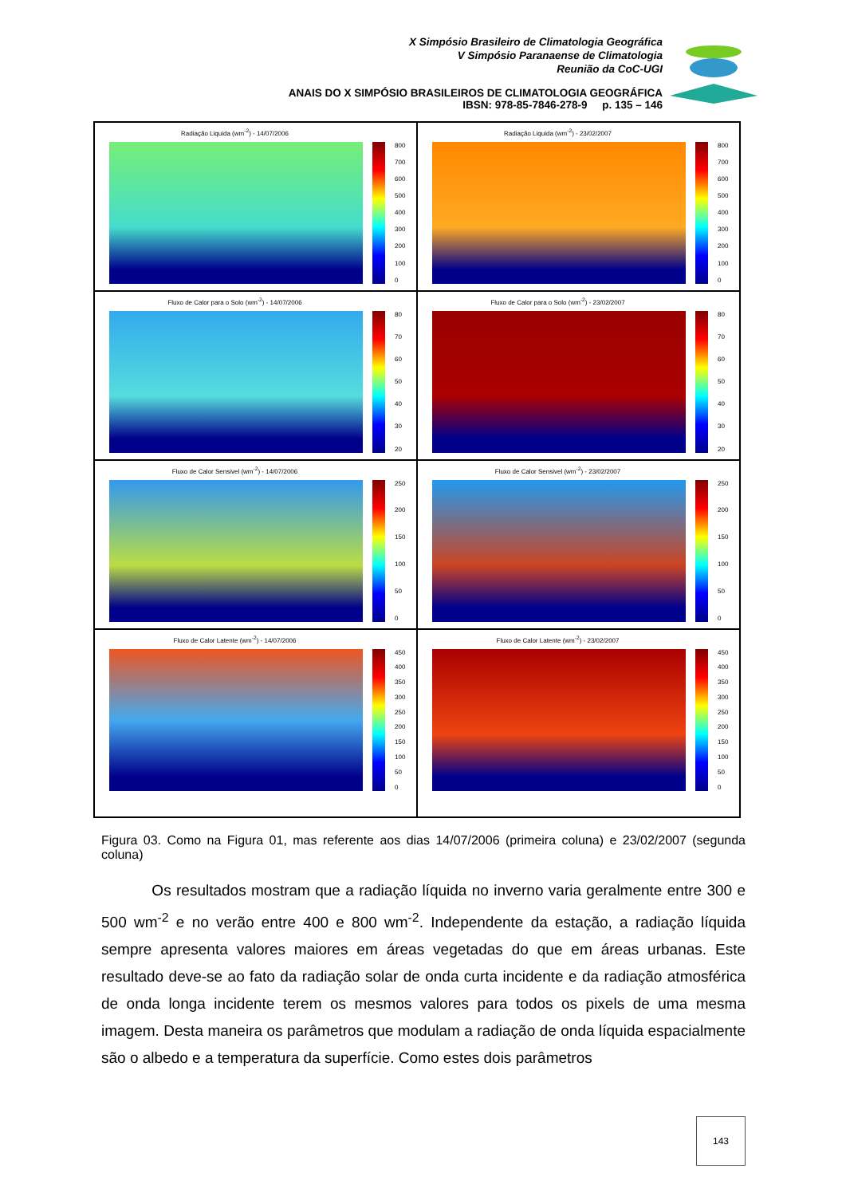X Simpósio Brasileiro de Climatologia Geográfica
V Simpósio Paranaense de Climatologia
Reunião da CoC-UGI
ANAIS DO X SIMPÓSIO BRASILEIROS DE CLIMATOLOGIA GEOGRÁFICA
IBSN: 978-85-7846-278-9 p. 135 – 146
Radiação Liquida (wm<sup>-2</sup>) - 14/07/2006
800
700
600
500
400
300
200
100
0
Radiação Liquida (wm<sup>-2</sup>) - 23/02/2007
800
700
600
500
400
300
200
100
0
Fluxo de Calor para o Solo (wm<sup>-2</sup>) - 14/07/2006
80
70
60
50
40
30
20
Fluxo de Calor para o Solo (wm<sup>-2</sup>) - 23/02/2007
80
70
60
50
40
30
20
Fluxo de Calor Sensivel (wm<sup>-2</sup>) - 14/07/2006
250
200
150
100
50
0
Fluxo de Calor Sensivel (wm<sup>-2</sup>) - 23/02/2007
250
200
150
100
50
0
Fluxo de Calor Latente (wm<sup>-2</sup>) - 14/07/2006
450
400
350
300
250
200
150
100
50
0
Fluxo de Calor Latente (wm<sup>-2</sup>) - 23/02/2007
450
400
350
300
250
200
150
100
50
0
Figura 03. Como na Figura 01, mas referente aos dias 14/07/2006 (primeira coluna) e 23/02/2007 (segunda coluna)
Os resultados mostram que a radiação líquida no inverno varia geralmente entre 300 e 500 wm<sup>-2</sup> e no verão entre 400 e 800 wm<sup>-2</sup>. Independente da estação, a radiação líquida sempre apresenta valores maiores em áreas vegetadas do que em áreas urbanas. Este resultado deve-se ao fato da radiação solar de onda curta incidente e da radiação atmosférica de onda longa incidente terem os mesmos valores para todos os pixels de uma mesma imagem. Desta maneira os parâmetros que modulam a radiação de onda líquida espacialmente são o albedo e a temperatura da superfície. Como estes dois parâmetros
143